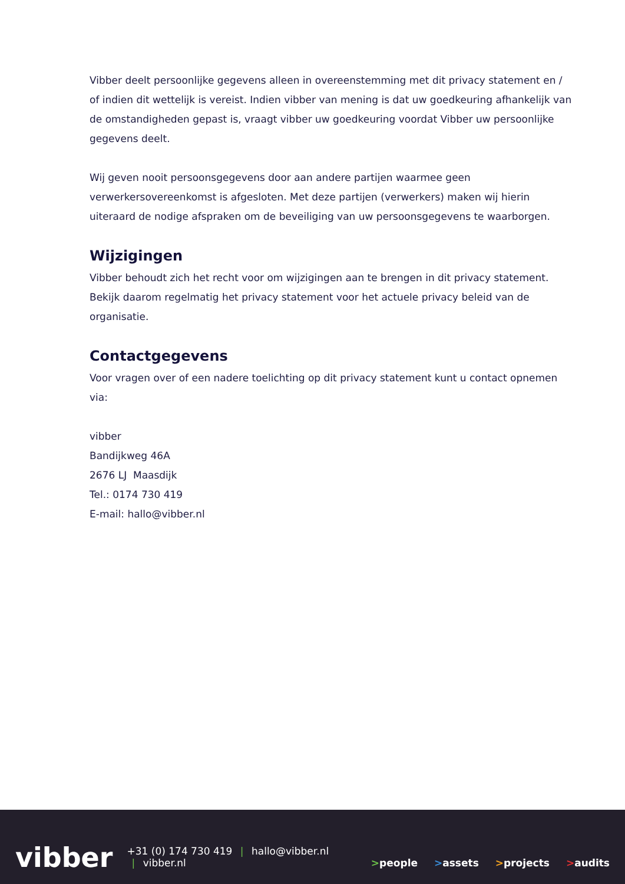Vibber deelt persoonlijke gegevens alleen in overeenstemming met dit privacy statement en / of indien dit wettelijk is vereist. Indien vibber van mening is dat uw goedkeuring afhankelijk van de omstandigheden gepast is, vraagt vibber uw goedkeuring voordat Vibber uw persoonlijke gegevens deelt.
Wij geven nooit persoonsgegevens door aan andere partijen waarmee geen verwerkersovereenkomst is afgesloten. Met deze partijen (verwerkers) maken wij hierin uiteraard de nodige afspraken om de beveiliging van uw persoonsgegevens te waarborgen.
Wijzigingen
Vibber behoudt zich het recht voor om wijzigingen aan te brengen in dit privacy statement. Bekijk daarom regelmatig het privacy statement voor het actuele privacy beleid van de organisatie.
Contactgegevens
Voor vragen over of een nadere toelichting op dit privacy statement kunt u contact opnemen via:
vibber
Bandijkweg 46A
2676 LJ Maasdijk
Tel.: 0174 730 419
E-mail: hallo@vibber.nl
vibber
+31 (0) 174 730 419 | hallo@vibber.nl | vibber.nl
>people
>assets
>projects
>audits